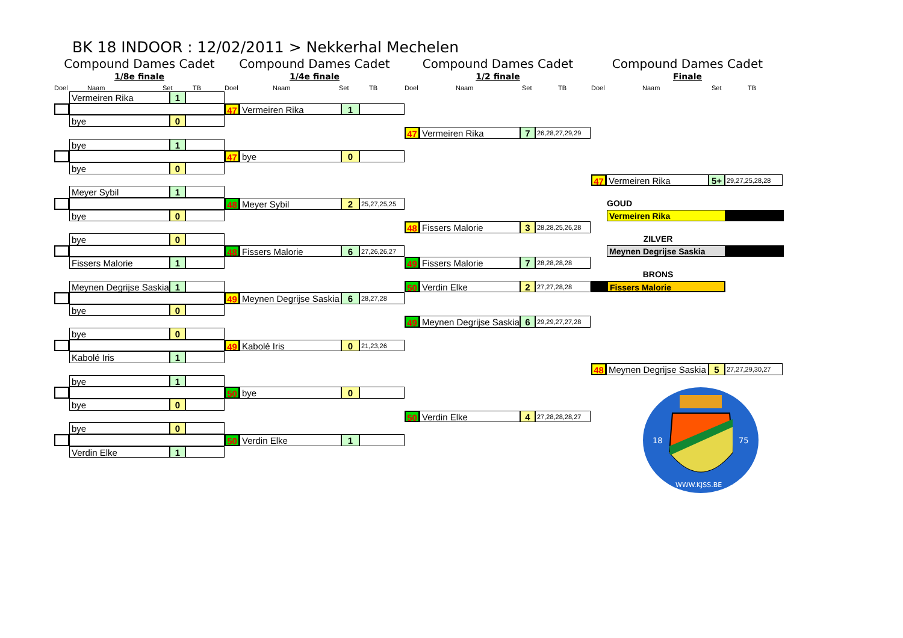BK 18 INDOOR : 12/02/2011 > Nekkerhal Mechelen
Compound Dames Cadet
1/8e finale
Compound Dames Cadet
1/4e finale
Compound Dames Cadet
1/2 finale
Compound Dames Cadet
Finale
Doel Naam Set TB Doel Naam Set TB Doel Naam Set TB Doel Naam Set TB
Vermeiren Rika 1
bye 0
bye 1
bye 0
Meyer Sybil 1
bye 0
bye 0
Fissers Malorie 1
Meynen Degrijse Saskia 1
bye 0
bye 0
Kabolé Iris 1
bye 1
bye 0
bye 0
Verdin Elke 1
47 Vermeiren Rika 1
47 bye 0
48 Meyer Sybil 2 25,27,25,25
48 Fissers Malorie 6 27,26,26,27
49 Meynen Degrijse Saskia 6 28,27,28
49 Kabolé Iris 0 21,23,26
50 bye 0
50 Verdin Elke 1
47 Vermeiren Rika 7 26,28,27,29,29
48 Fissers Malorie 3 28,28,25,26,28
49 Fissers Malorie 7 28,28,28,28
50 Verdin Elke 2 27,27,28,28
49 Meynen Degrijse Saskia 6 29,29,27,27,28
50 Verdin Elke 4 27,28,28,28,27
47 Vermeiren Rika 5+ 29,27,25,28,28
GOUD
Vermeiren Rika
ZILVER
Meynen Degrijse Saskia
BRONS
Fissers Malorie
48 Meynen Degrijse Saskia 5 27,27,29,30,27
18
75
WWW.KJSS.BE